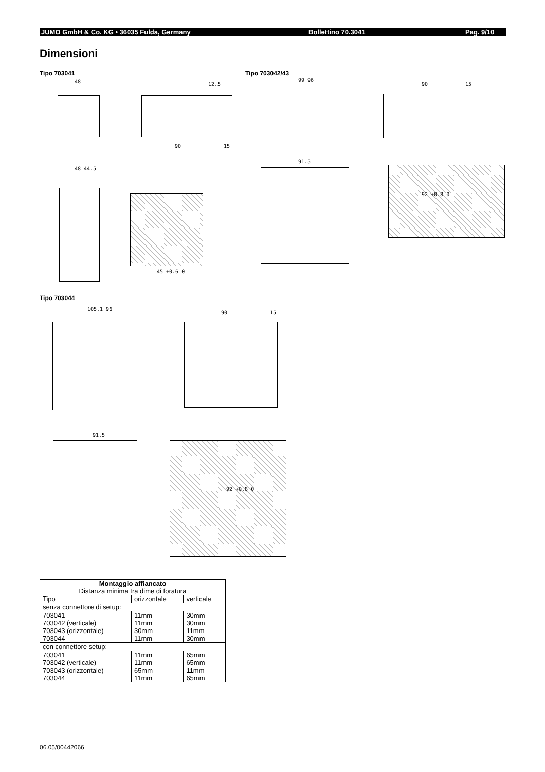JUMO GmbH & Co. KG • 36035 Fulda, Germany Bollettino 70.3041 Pag. 9/10
Dimensioni
Tipo 703041 Tipo 703042/43
48 12.5
99 96
90 15
90 15
48 44.5
91.5
92 +0.8 0
45 +0.6 0
Tipo 703044
105.1 96
90 15
91.5
92 +0.8 0
| Montaggio affiancato Distanza minima tra dime di foratura | | |
| --- | --- | --- |
| Tipo | orizzontale | verticale |
| senza connettore di setup: | | |
| 703041 703042 (verticale) 703043 (orizzontale) 703044 | 11mm 11mm 30mm 11mm | 30mm 30mm 11mm 30mm |
| con connettore setup: | | |
| 703041 703042 (verticale) 703043 (orizzontale) 703044 | 11mm 11mm 65mm 11mm | 65mm 65mm 11mm 65mm |
06.05/00442066